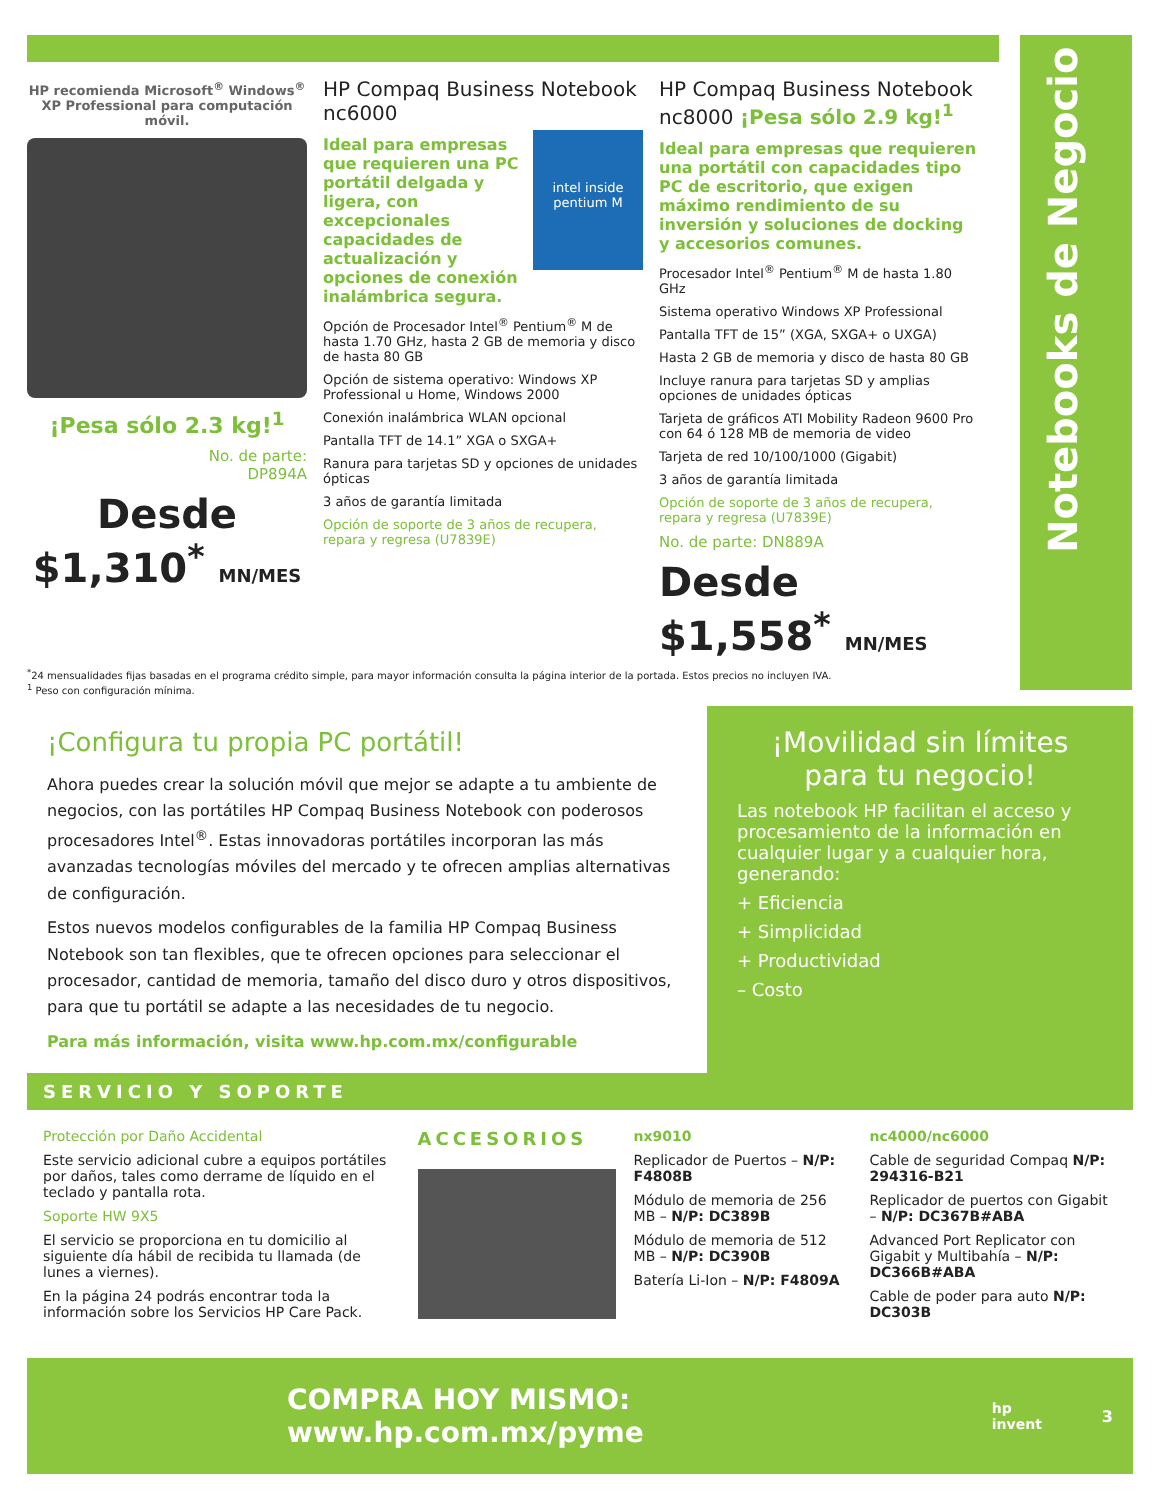Notebooks de Negocio
HP recomienda Microsoft<sup>®</sup> Windows<sup>®</sup> XP Professional para computación móvil.
¡Pesa sólo 2.3 kg!<sup>1</sup>
No. de parte:
DP894A
Desde
$1,310<sup>*</sup> MN/MES
HP Compaq Business Notebook nc6000
intel inside
pentium M
Ideal para empresas que requieren una PC portátil delgada y ligera, con excepcionales capacidades de actualización y opciones de conexión inalámbrica segura.
Opción de Procesador Intel<sup>®</sup> Pentium<sup>®</sup> M de hasta 1.70 GHz, hasta 2 GB de memoria y disco de hasta 80 GB
Opción de sistema operativo: Windows XP Professional u Home, Windows 2000
Conexión inalámbrica WLAN opcional
Pantalla TFT de 14.1” XGA o SXGA+
Ranura para tarjetas SD y opciones de unidades ópticas
3 años de garantía limitada
Opción de soporte de 3 años de recupera, repara y regresa (U7839E)
HP Compaq Business Notebook nc8000 ¡Pesa sólo 2.9 kg!<sup>1</sup>
Ideal para empresas que requieren una portátil con capacidades tipo PC de escritorio, que exigen máximo rendimiento de su inversión y soluciones de docking y accesorios comunes.
Procesador Intel<sup>®</sup> Pentium<sup>®</sup> M de hasta 1.80 GHz
Sistema operativo Windows XP Professional
Pantalla TFT de 15” (XGA, SXGA+ o UXGA)
Hasta 2 GB de memoria y disco de hasta 80 GB
Incluye ranura para tarjetas SD y amplias opciones de unidades ópticas
Tarjeta de gráficos ATI Mobility Radeon 9600 Pro con 64 ó 128 MB de memoria de video
Tarjeta de red 10/100/1000 (Gigabit)
3 años de garantía limitada
Opción de soporte de 3 años de recupera, repara y regresa (U7839E)
No. de parte: DN889A
Desde
$1,558<sup>*</sup> MN/MES
<sup>*</sup> 24 mensualidades fijas basadas en el programa crédito simple, para mayor información consulta la página interior de la portada. Estos precios no incluyen IVA.
<sup>1</sup> Peso con configuración mínima.
¡Configura tu propia PC portátil!
Ahora puedes crear la solución móvil que mejor se adapte a tu ambiente de negocios, con las portátiles HP Compaq Business Notebook con poderosos procesadores Intel<sup>®</sup>. Estas innovadoras portátiles incorporan las más avanzadas tecnologías móviles del mercado y te ofrecen amplias alternativas de configuración.
Estos nuevos modelos configurables de la familia HP Compaq Business Notebook son tan flexibles, que te ofrecen opciones para seleccionar el procesador, cantidad de memoria, tamaño del disco duro y otros dispositivos, para que tu portátil se adapte a las necesidades de tu negocio.
Para más información, visita www.hp.com.mx/configurable
¡Movilidad sin límites para tu negocio!
Las notebook HP facilitan el acceso y procesamiento de la información en cualquier lugar y a cualquier hora, generando:
+ Eficiencia
+ Simplicidad
+ Productividad
– Costo
SERVICIO Y SOPORTE
Protección por Daño Accidental
Este servicio adicional cubre a equipos portátiles por daños, tales como derrame de líquido en el teclado y pantalla rota.
Soporte HW 9X5
El servicio se proporciona en tu domicilio al siguiente día hábil de recibida tu llamada (de lunes a viernes).
En la página 24 podrás encontrar toda la información sobre los Servicios HP Care Pack.
ACCESORIOS
nx9010
Replicador de Puertos – N/P: F4808B
Módulo de memoria de 256 MB – N/P: DC389B
Módulo de memoria de 512 MB – N/P: DC390B
Batería Li-Ion – N/P: F4809A
nc4000/nc6000
Cable de seguridad Compaq N/P: 294316-B21
Replicador de puertos con Gigabit – N/P: DC367B#ABA
Advanced Port Replicator con Gigabit y Multibahía – N/P: DC366B#ABA
Cable de poder para auto N/P: DC303B
COMPRA HOY MISMO: www.hp.com.mx/pyme hp
invent 3